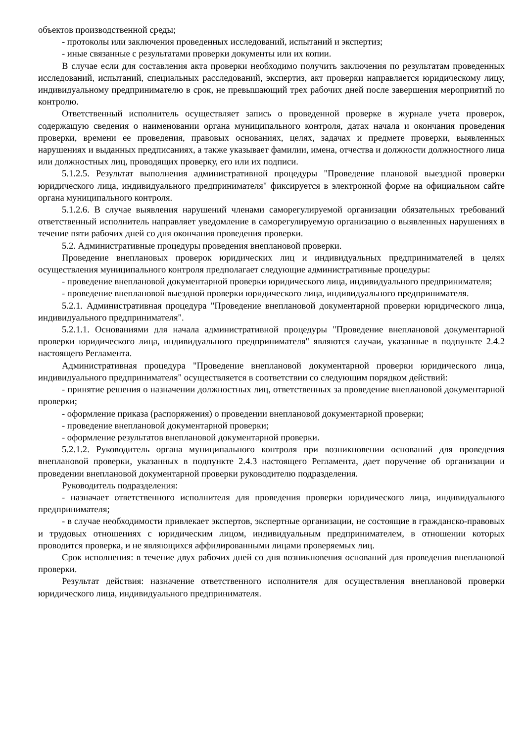объектов производственной среды;
- протоколы или заключения проведенных исследований, испытаний и экспертиз;
- иные связанные с результатами проверки документы или их копии.
В случае если для составления акта проверки необходимо получить заключения по результатам проведенных исследований, испытаний, специальных расследований, экспертиз, акт проверки направляется юридическому лицу, индивидуальному предпринимателю в срок, не превышающий трех рабочих дней после завершения мероприятий по контролю.
Ответственный исполнитель осуществляет запись о проведенной проверке в журнале учета проверок, содержащую сведения о наименовании органа муниципального контроля, датах начала и окончания проведения проверки, времени ее проведения, правовых основаниях, целях, задачах и предмете проверки, выявленных нарушениях и выданных предписаниях, а также указывает фамилии, имена, отчества и должности должностного лица или должностных лиц, проводящих проверку, его или их подписи.
5.1.2.5. Результат выполнения административной процедуры "Проведение плановой выездной проверки юридического лица, индивидуального предпринимателя" фиксируется в электронной форме на официальном сайте органа муниципального контроля.
5.1.2.6. В случае выявления нарушений членами саморегулируемой организации обязательных требований ответственный исполнитель направляет уведомление в саморегулируемую организацию о выявленных нарушениях в течение пяти рабочих дней со дня окончания проведения проверки.
5.2. Административные процедуры проведения внеплановой проверки.
Проведение внеплановых проверок юридических лиц и индивидуальных предпринимателей в целях осуществления муниципального контроля предполагает следующие административные процедуры:
- проведение внеплановой документарной проверки юридического лица, индивидуального предпринимателя;
- проведение внеплановой выездной проверки юридического лица, индивидуального предпринимателя.
5.2.1. Административная процедура "Проведение внеплановой документарной проверки юридического лица, индивидуального предпринимателя".
5.2.1.1. Основаниями для начала административной процедуры "Проведение внеплановой документарной проверки юридического лица, индивидуального предпринимателя" являются случаи, указанные в подпункте 2.4.2 настоящего Регламента.
Административная процедура "Проведение внеплановой документарной проверки юридического лица, индивидуального предпринимателя" осуществляется в соответствии со следующим порядком действий:
- принятие решения о назначении должностных лиц, ответственных за проведение внеплановой документарной проверки;
- оформление приказа (распоряжения) о проведении внеплановой документарной проверки;
- проведение внеплановой документарной проверки;
- оформление результатов внеплановой документарной проверки.
5.2.1.2. Руководитель органа муниципального контроля при возникновении оснований для проведения внеплановой проверки, указанных в подпункте 2.4.3 настоящего Регламента, дает поручение об организации и проведении внеплановой документарной проверки руководителю подразделения.
Руководитель подразделения:
- назначает ответственного исполнителя для проведения проверки юридического лица, индивидуального предпринимателя;
- в случае необходимости привлекает экспертов, экспертные организации, не состоящие в гражданско-правовых и трудовых отношениях с юридическим лицом, индивидуальным предпринимателем, в отношении которых проводится проверка, и не являющихся аффилированными лицами проверяемых лиц.
Срок исполнения: в течение двух рабочих дней со дня возникновения оснований для проведения внеплановой проверки.
Результат действия: назначение ответственного исполнителя для осуществления внеплановой проверки юридического лица, индивидуального предпринимателя.